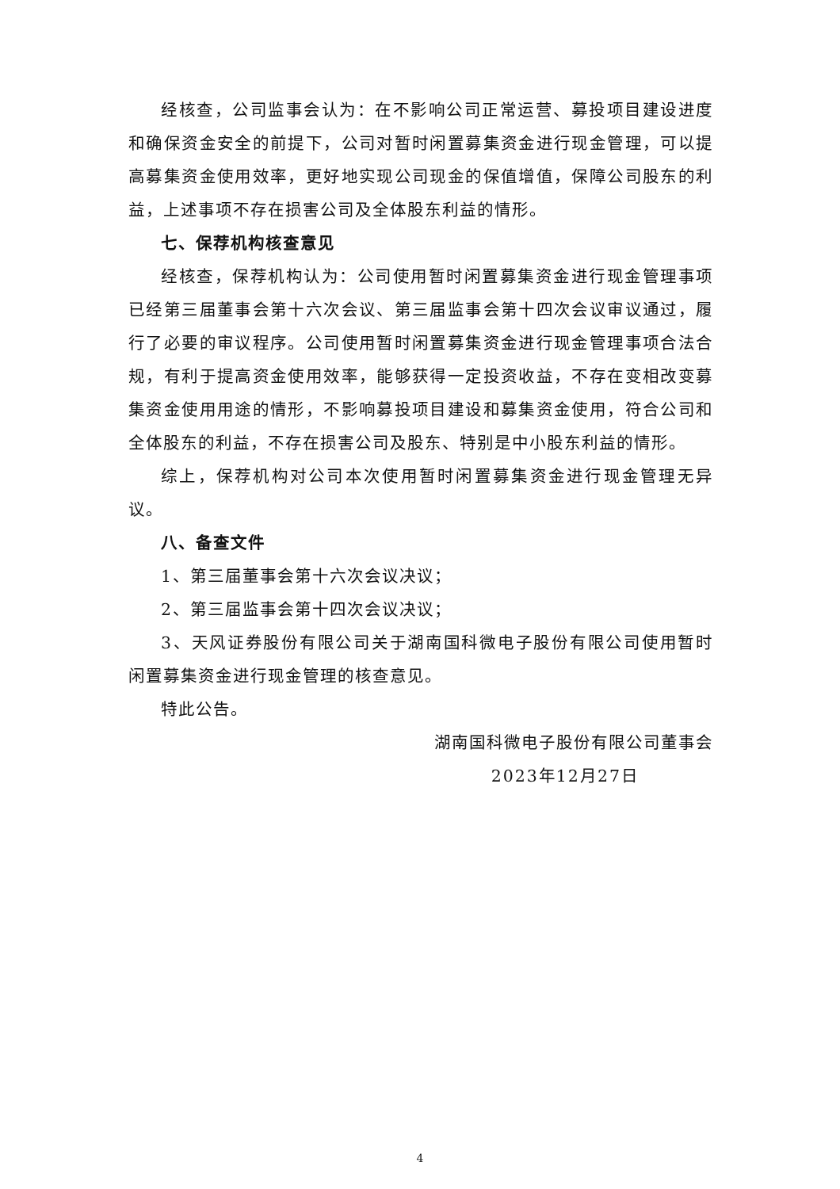经核查，公司监事会认为：在不影响公司正常运营、募投项目建设进度和确保资金安全的前提下，公司对暂时闲置募集资金进行现金管理，可以提高募集资金使用效率，更好地实现公司现金的保值增值，保障公司股东的利益，上述事项不存在损害公司及全体股东利益的情形。
七、保荐机构核查意见
经核查，保荐机构认为：公司使用暂时闲置募集资金进行现金管理事项已经第三届董事会第十六次会议、第三届监事会第十四次会议审议通过，履行了必要的审议程序。公司使用暂时闲置募集资金进行现金管理事项合法合规，有利于提高资金使用效率，能够获得一定投资收益，不存在变相改变募集资金使用用途的情形，不影响募投项目建设和募集资金使用，符合公司和全体股东的利益，不存在损害公司及股东、特别是中小股东利益的情形。
综上，保荐机构对公司本次使用暂时闲置募集资金进行现金管理无异议。
八、备查文件
1、第三届董事会第十六次会议决议；
2、第三届监事会第十四次会议决议；
3、天风证券股份有限公司关于湖南国科微电子股份有限公司使用暂时闲置募集资金进行现金管理的核查意见。
特此公告。
湖南国科微电子股份有限公司董事会
2023年12月27日
4